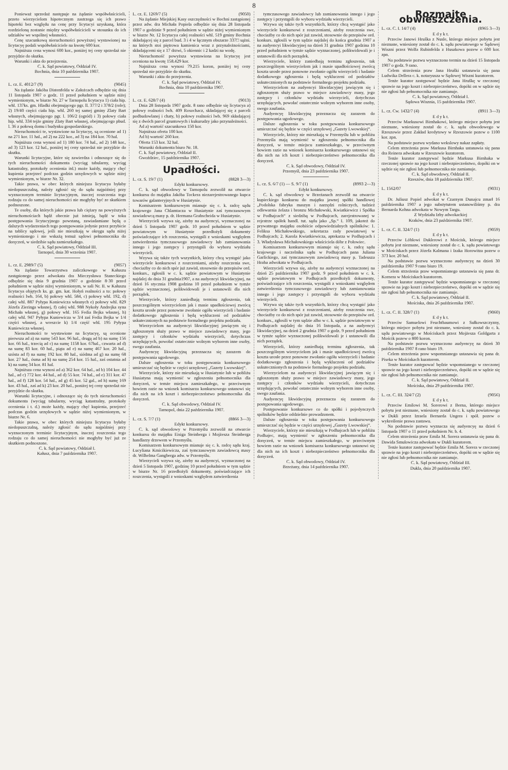8
Ponieważ sprzedaż następuje na żądanie współwłaścicieli, przeto wierzycielom hipotecznym zastrzega się ich prawo hipoteki bez względu na cenę przy licytacyi uzyskaną, która rozdzieloną zostanie między współwłaścicieli w stosunku do ich udziałów we wspólnej własności.
Cenę szacunkową nieruchomości powyższej wystawionej na licytacyę podali współwłaściciele na kwotę 600 kor.
Najniższa cena wynosi 600 kor., poniżej tej ceny sprzedaż nie przyjdzie do skutku.
Warunki i akta do przejrzenia.
C. k. Sąd powiatowy, Oddział IV.
Bochnia, dnia 10 października 1907.
L. cz. E. 4012/7 (9) (9045)
Na żądanie Jakóba Distenfelda w Założcach odbędzie się dnia 11 listopada 1907 o godz. 11 przed południem w sądzie niżej wymienionym, w biurze Nr. 27 w Tarnopolu licytacya 1) ciała hip. whl. 137ks. gm. Hladki obejmującego pgr. ll. 377/2 i 378/2 (role); 2) 19/40 części ciała hip. whl. 260 tej samej gminy Zlaty Bart własnych, obejmującego pgr. l. 106/2 (ogród) i 3) połowy ciała hip. whl. 334 tejże gminy Zlaty Bart własnej, obejmującego pbud. l. 36 z połową domu i budynku gospodarskiego.
Nieruchomości te, wystawione na licytacyę, są ocenione ad 1) na 271 kor. 11 hal., ad 2) na 222 kor., ad 3) na 184 kor. 70 hal.
Najniższa cena wynosi ad 1) 180 kor. 74 hal., ad 2) 148 kor., ad 3) 123 kor. 12 hal., poniżej tej ceny sprzedaż nie przyjdzie do skutku.
Warunki licytacyjne, które się zawierdza i odnoszące się do tych nieruchomości dokumenta (wyciąg tabularny, wyciąg katastralny, protokoły ocenienia itd.) może każdy, mający chęć kupienia przejrzeć podczas godzin urzędowych w sądzie niżej wymienionym, w biurze Nr. 32.
Takie prawa, w obec których niniejsza licytacya byłaby niedopuszczalną, należy zgłosić się do sądu najpóźniej przy wyznaczonym terminie licytacyjnym, inaczej roszczenia tego rodzaju co do samej nieruchomości nie mogłyby być ze skutkiem podnoszone.
Te osoby, dla których jakie prawa lub ciężary na powyższych nieruchomościach bądź obecnie już istnieją, bądź w toku postępowania licytacyjnego powstaną, zawiadamiane będą o dalszych wydarzeniach tego postępowania jedynie przez przybicie na tablicy sądowej, jeśli nie mieszkają w okręgu sądu niżej wymienionego i nie wskażą temuż sądowi pełnomocnika do doręczeń, w siedzibie sądu zamieszkałego.
C. k. Sąd powiatowy, Oddział III.
Tarnopol, dnia 30 września 1907.
L. cz. E. 2989/7 (5) (9057)
Na żądanie Towarzystwa zaliczkowego w Kałuszu zastąpionego przez adwokata dra Mieczysława Staneckiego odbędzie się dnia 9 grudnia 1907 o godzinie 8·30 przed południem w sądzie niżej wymienionym, w sali Nr. II. w Kałuszu licytacya objętych ks. gr. gm. kat. Hołyń realności a to: połowy realności lwh. 164, b) połowy whl. 584, c) połowy whl. 192, d) całej whl. 887 Pyłypa Koniewicza własnych e) połowy whl. 829 Józefa Zieringa własnej, f) całej whl. 988 Nykoły Andrejka syna Michała własnej, g) połowy whl. 165 Fedia Bejka własnej, h) całej whl. 947 Pyłypa Kuniewicza w 3/4 zaś Fedia Bejka w 1/4 części własnej, a wreszcie k) 1/4 część whl. 195 Pyłypa Kuniewicza własnej.
Nieruchomości te wystawione na licytacyę, są ocenione pierwsza ad a) na sumę 543 kor. 96 hal., drugą ad b) na sumę 156 kor. 66 hal., trzecią ad c) na sumę 1158 kor. 67hal., czwarta ad d) na sumę 83 kor. 60 hal., piąta ad e) na sumę 467 kor. 20 hal., szósta ad f) na sumę 192 kor. 80 hal., siódma ad g) na sumę 68 kor. 27 hal., ósma ad h) na sumę 254 kor. 15 hal., zaś ostatnia ad k) na sumę 34 kor. 81 hal.
Najniższa cena wynosi ad a) 362 kor. 64 hal., ad b) 104 kor. 44 hal., ad c) 772 kor. 44 hal., ad d) 55 kor. 74 hal., ad e) 311 kor. 47 hal., ad f) 128 kor. 54 hal., ad g) 45 kor. 52 gal., ad h) sumę 169 kor. 43 hal., zaś ad k) 23 kor. 20 hal., poniżej tej ceny sprzedaż nie przyjdzie do skutku.
Warunki licytacyjne, i odnoszące się do tych nieruchomości dokumenta (wyciąg tabularny, wyciąg katastralny, protokoły ocenienia i t. d.) może każdy, mający chęć kupienia, przejrzeć podczas godzin urzędowych w sądzie niżej wymienionym, w biurze Nr. 6.
Takie prawa, w obec których niniejsza licytacya byłaby niedopuszczalną, należy zgłosić do sądu najpóźniej przy wyznaczonym terminie licytacyjnym, inaczej roszczenia tego rodzaju co do samej nieruchomości nie mogłyby być już ze skutkiem podnoszone.
C. k. Sąd powiatowy, Oddział I.
Kałusz, dnia 7 października 1907.
L. cz. E. 1269/7 (5) (9050)
Na żądanie Miejskiej Kasy oszczędności w Bochni zastąpionej przez adw. dra Michała Popiela odbędzie się dnia 28 listopada 1907 o godzinie 9 przed południem w sądzie niżej wymienionym w biurze Nr. 12 licytacya całej realności whl. 519 gminy Bochnia składającej się z parcel bud. 3 i 4 w łącznym obszarze 337□ sążni. na których stoi piętrowa kamienica wraz z przynależnościami, składającemi się z 17 drzwi, 5 okiennic i 2 kadzi na wodę.
Nieruchomość powyższa wystawiona na licytacyę jest oceniona na kwotę 158.429 kor.
Najniższa cena wynosi 79.215 koron, poniżej tej ceny sprzedaż nie przyjdzie do skutku.
Warunki i akta do przejrzenia.
C. k. Sąd powiatowy, Oddział IV.
Bochnia, dnia 10 października 1907.
L. cz. E. 628/7 (4) (9013)
Dnia 28 listopada 1907 godz. 8 rano odbędzie się licytacya a) połowy realności lwh. 409 Rosochacz, składającej się z parceli podbudowlanej i chaty, b) połowy realności lwb. 969 składającej się z dwóch parcel gruntowych i kukurudzy jako przynależności.
Ad a) wartość szacunkowa 150 kor.
Najniższa oferta 100 kor.
Ad b) wartość 260 kor.
Oferta 153 kor. 32 hal.
Warunki dokumenta biuro Nr. 18.
C. k. Sąd powiatowy, Oddział II.
Gwoździec, 15 października 1907.
Upadłości.
L. cz. S. 19/7 (1) (8828 3—3)
Edykt konkursowy.
C. k. sąd obwodowy w Tarnopolu zezwolił na otwarcie konkursu do majątku Jakóba Tockera niezarejestrowanego kupca towarów galanteryjnych w Husiatynie.
Komisarzem konkursowym mianuje się c. k. radcę sądu krajowego Jana Chlamtacza w Husiatynie zaś tymczasowym zawiadowcą masy p. dr. Hermana Grabscheida w Husiatynie.
Wierzycieli wzywa się, ażeby na audyencyi, wyznaczonej na dzień 5 listopada 1907 godz. 10 przed południem w sądzie powiatowym w Husiatynie przedłożyli dokumenty poświadczające ich roszczenia, wystąpili z wnioskami względem zatwierdzenia tymczasowego zawiadowcy lub zamianowania innego i jego zastępcy i przystąpili do wyboru wydziału wierzycieli.
Wzywa się także tych wszystkich, którzy chcą wystąpić jako wierzyciele konkursowi z roszczeniami, ażeby roszczenia swe, chociażby co do nich spór już zawisł, stosownie do przepisów ord. konkurs., zgłosili w c. k. sądzie powiatowym w Husiatynie najdalej do dnia 31 grudnia1907, a na audyencyi likwidacyjnej, na dzień 16 stycznia 1908 godzina 10 przed południem w tymże sądzie wyznaczonej, polikwidowali je i ustanowili dla nich porządek.
Wierzyciele, którzy zaniedbają terminu zgłoszenia, tak poszczególnym wierzycielom jak i masie upadłościowej zwrócą koszta urosłe przez ponowne zwołanie ogółu wierzycieli i badanie dodatkowego zgłoszenia i będą wykluczeni od podziałów uskutecznionych na podstawie formalnego projektu podziału.
Wierzycielom na audyencyi likwidacyjnej jawiącym się i zgłoszonym służy prawo w miejsce zawiadowcy masy, jego zastępcy i członków wydziału wierzycieli, dotychczas urzędujących, powołać ostatecznie wolnym wyborem inne osoby, swego zaufania.
Audyencyę likwidacyjną przeznacza się zarazem do postępowania ugodowego.
Dalsze ogłoszenia w toku postępowania konkursowego umieszczać się będzie w części urzędowej „Gazety Lwowskiej“.
Wierzyciele, którzy nie mieszkają w Husiatynie lub w pobliżu Husiatyna mają wymienić w zgłoszeniu pełnomocnika dla doręczeń, w temże miejscu zamieszkałego, w przeciwnym bowiem razie na wniosek komisarza konkursowego ustanowi się dla nich na ich koszt i niebezpieczeństwo pełnomocnika dla doręczeń.
C. k. Sąd obwodowy, Oddział IV.
Tarnopol, dnia 22 października 1907.
L. cz. S. 7/7 (1) (8866 3—3)
Edykt konkursowy.
C. k. sąd obwodowy w Przemyślu zezwolił na otwarcie konkursu do majątku Eisiga Steinberga i Mojżesza Steinberga handlarzy drzewem w Przemyślu.
Komisarzem konkursowym mianuje się c. k. radcę sądu kraj. Łucyliana Kmicikiewicza, zaś tymczasowym zawiadowcą masy dr. Wilhelma Gangberga adw. w Przemyślu.
Wierzycieli wzywa się, ażeby na audyencyi, wyznaczonej na dzień 5 listopada 1907, godzinę 10 przed południem w tym sądzie w biurze Nr. 16 przedłożyli dokumenty, poświadczające ich roszczenia, wystąpili z wnioskami względem zatwierdzenia
tymczasowego zawiadowcy lub zamianowania innego i jego zastępcy i przystąpili do wyboru wydziału wierzycieli.
Wzywa się także tych wszystkich, którzy chcą wystąpić jako wierzyciele konkursowi z roszczeniami, ażeby roszczenia swe, chociażby co do nich spór już zawisł, stosownie do przepisów ord. konkurs. zgłosili w tym sądzie najdalej do końca grudnia 1907 a na audyencyi likwidacyjnej na dzień 31 grudnia 1907 godzina 10 przed południem w tymże sądzie wyznaczonej, polikwidowali je i ustanowili dla nich porządek.
Wierzyciele, którzy zaniedbają terminu zgłoszenia, tak poszczególnym wierzycielom jak i masie upadłościowej zwrócą koszta urosłe przez ponowne zwołanie ogółu wierzycieli i badanie dodatkowego zgłoszenia i będą wykluczeni od podziałów uskutecznionych na podstawie formalnego projektu podziału.
Wierzycielom na audyencyi likwidacyjnej jawiącym się i zgłoszonym służy prawo w miejsce zawiadowcy masy, jego zastępcy i członków wydziału wierzycieli, dotychczas urzędujących, powołać ostatecznie wolnym wyborem inne osoby, swego zaufania.
Audyencyę likwidacyjną przeznacza się zarazem do postępowania ugodowego.
Dalsze ogłoszenia w toku postępowania konkursowego umieszczać się będzie w części urzędowej „Gazety Lwowskiej“.
Wierzyciele, którzy nie mieszkają w Przemyślu lub w pobliżu Przemyśla mają wymienić w zgłoszeniu pełnomocnika dla doręczeń, w temże miejscu zamieszkałego, w przeciwnym bowiem razie na wniosek komisarza konkursowego ustanowi się dla nich na ich koszt i niebezpieczeństwo pełnomocnika dla doręczeń.
C. k. Sąd obwodowy, Oddział IV.
Przemyśl, dnia 23 października 1907.
L. cz. S. 6/7 (1) — S. 9/7 (1) (8993 2—3)
Edykt konkursowy.
C. k. sąd obwodowy w Brzeżanach zezwolił na otwarcie kupieckiego konkursu do majątku jawnej spółki handlowej „Podolska fabryka maszyn i narzędzi rolniczych, tudzież odlewarnia żelaza i bronzu Michałowski, Kwiatkiewicz i Spółka w Podhajcach“ z siedzibą w Podhajcach, zarejestrowanej w rejestrze spółek handl. tut. sądu jako „Sp.“ I. 109, jakoteż do prywatnego majątku osobiście odpowiedzialnych spólników: 1. Feliksa Michałowskiego, sekretarza rady powiatowej w Podhajcach; 2. Karola Kwiatkiewicza, aptekarza w Podhajcach i 3. Władysława Michałowskiego właściciela dóbr z Połowiec.
Komisarzem konkursowym mianuje się c. k. radcę sądu krajowego i naczelnika sądu w Podhajcach pana Juliana Garlickiego, zaś tymczasowym zawiadowcą masy p. Tadeusza Hraba adwokata w Podhajcach.
Wierzycieli wzywa się, ażeby na audyencyi wyznaczonej na dzień 25 października 1907 godz. 9 przed południem w c. k. sądzie powiatowym w Podhajcach przedłożyli dokumenty, poświadczające ich roszczenia, wystąpili z wnioskami względem zatwierdzenia tymczasowego zawiadowcy lub zamianowania innego i jego zastępcy i przystąpili do wyboru wydziału wierzycieli.
Wzywa się także tych wszystkich, którzy chcą wystąpić jako wierzyciele konkursowi z roszczeniami, ażeby roszczenia swe, chociażby co do nich spór już zawisł, stosownie do przepisów ord. konkurs., zgłosili w tym sądzie albo w c. k. sądzie powiatowym w Podhajcach najdalej do dnia 16 listopada, a na audyencyi likwidacyjnej, na dzień 2 grudnia 1907 o godz. 9 przed południem w tymże sądzie wyznaczonej polikwidowali je i ustanowili dla nich porządek.
Wierzycieli, którzy zaniedbają terminu zgłoszenia, tak poszczególnym wierzycielom jak i masie upadłościowej zwrócą koszta urosłe przez ponowne zwołanie ogółu wierzycieli i badanie dodatkowego zgłoszenia i będą wykluczeni od podziałów uskutecznionych na podstawie formalnego projektu podziału.
Wierzycielom na audyencyi likwidacyjnej jawiącym się i zgłoszonym służy prawo w miejsce zawiadowcy masy, jego zastępcy i członków wydziału wierzycieli, dotychczas urzędujących, powołać ostatecznie wolnym wyborem inne osoby, swego zaufania.
Audyencyę likwidacyjną przeznacza się zarazem do postępowania ugodowego.
Postępowanie konkursowe co do spółki i pojedynczych spólników będzie oddzielnie prowadzonem.
Dalsze ogłoszenia w toku postępowania konkursowego umieszczać się będzie w części urzędowej „Gazety Lwowskiej“.
Wierzyciele, którzy nie mieszkają w Podhajcach lub w pobliżu Podhajec, mają wymienić w zgłoszeniu pełnomocnika dla doręczeń, w temże miejscu zamieszkałego, w przeciwnym bowiem razie na wniosek komisarza konkursowego ustanowi się dla nich na ich koszt i niebezpieczeństwo pełnomocnika dla doręczeń.
C. k. Sąd obwodowy, Oddział IV.
Brzeżany, dnia 14 października 1907.
Rozmaite obwieszczenia.
L. cz. C. I. 14/7 (4) (8965 3—3)
E d y k t.
Przeciw Janowi Hruška z Nusle, którego miejsce pobytu jest nieznane, wniesiony został do c. k. sądu powiatowego w Sądowej Wiszni przez Wolfa Rubinfelda z Husakowa pozew o 600 kor. zpn.
Na podstawie pozwu wyznaczono termin na dzień 15 listopada 1907 o godz. 9 rano.
Celem strzeżenia praw Jana Hruški ustanawia się pana Ludwika Dellera c. k. notaryusza w Sądowej Wiszni kuratorem.
Tenże kurator zastępować będzie Jana Hruškę w rzeczonej sprawie na jego koszt i niebezpieczeństwo, dopóki on w sądzie się nie zgłosi lub pełnomocnika nie zamianuje.
C. k. Sąd powiatowy, Oddział I.
Sądowa Wisznia, 15 października 1907.
L. cz. Cw. 1432/7 (4) (8911 3—3)
E d y k t.
Przeciw Markusowi Birnhakowi, którego miejsce pobytu jest nieznane, wniesiony został do c. k. sądu obwodowego w Rzeszowie przez Zakład kredytowy w Rzeszowie pozew o 1100 kor. zpn.
Na podstawie pozwu wydano wekslowy nakaz zapłaty.
Celem strzeżenia praw Markusa Birnhaka ustanawia się pana dra Reinera adwokata w Rzeszowie kuratorem.
Tenże kurator zastępywać będzie Markusa Birnhaka w rzeczonej sprawie na jego koszt i niebezpieczeństwo, dopóki on w sądzie się nie zgłosi lub pełnomocnika nie zamianuje.
C. k. Sąd obwodowy, Oddział II.
Rzeszów, dnia 18 października 1907.
L. 1562/07 (9031)
E d y k t.
Dr. Juliusz Popiel adwokat w Czarnym Dunajcu zmarł 16 października 1907 a jego substytutem ustanowiliśmy p. dra Bernarda Kohna adwokata w Nowym Targu.
Z Wydziału Izby adwokackiej
Kraków, dnia 23 października 1907.
L. cz. C. II. 324/7 (1) (9059)
E d y k t.
Przeciw Löblowi Duklerowi z Mościsk, którego miejsce pobytu jest nieznane, wniesiony został do c. k. sądu powiatowego w Mościskach przez Józefa Kalmana i Izaka Horowitza pozew o 373 kor. 20 hal.
Na podstawie pozwu wyznaczono audyencyę na dzień 30 października 1907 9 rano biuro 19.
Celem strzeżenia praw wspomnianego ustanawia się pana dr. Kornera w Mościskach kuratorem.
Tenże kurator zastępywać będzie wspomnianego w rzeczonej sprawie na jego koszt i niebezpieczeństwo, dopóki on w sądzie się nie zgłosi lub pełnomocnika nie zamianuje.
C. k. Sąd powiatowy, Oddział II.
Mościska, dnia 26 października 1907.
L. cz. C. II. 328/7 (1) (9060)
E d y k t.
Przeciw Samuelowi Feuchtbaumowi z Sułkowszczyzny, którego miejsce pobytu jest nieznane, wniesiony został do c. k. sądu powiatowego w Mościskach przez Mojżesza Goldgarta z Mościk pozew o 800 koron.
Na podstawie pozwu wyznaczono audyencyę na dzień 30 października 1907 8 rano biuro 19.
Celem strzeżenia praw wspomnianego ustanawia się pana dr. Piseka w Mościskach kuratorem.
Tenże kurator zastępować będzie wspomnianego w rzeczonej sprawie na jego koszt i niebezpieczeństwo, dopóki on w sądzie się nie zgłosi lub pełnomocnika nie zamianuje.
C. k. Sąd powiatowy, Oddział II.
Mościska, dnia 29 października 1907.
L. cz. C. III. 324/7 (2) (9056)
E d y k t.
Przeciw Emilowi M. Sorerowi z Berna, którego miejsce pobytu jest nieznane, wniesiony został do c. k. sądu powiatowego w Dukli przez Izraela Bernarda Ungera i spół. pozew o wykreślenie prawa zastawu.
Na podstawie pozwu wyznacza się audyencyę na dzień 6 listopada 1907 o 11 przed południem Nr. b. 4.
Celem strzeżenia praw Emila M. Sorera ustanawia się pana dr. Dawida Smulowicza adwokata w Dukli kuratorem.
Tenże kurator zastępować będzie Emila M. Sorera w rzeczonej sprawie na jego koszt i niebezpieczeństwo, dopóki on w sądzie się nie zgłosi lub pełnomocnika nie zamianuje.
C. k. Sąd powiatowy, Oddział III.
Dukla, dnia 20 października 1907.